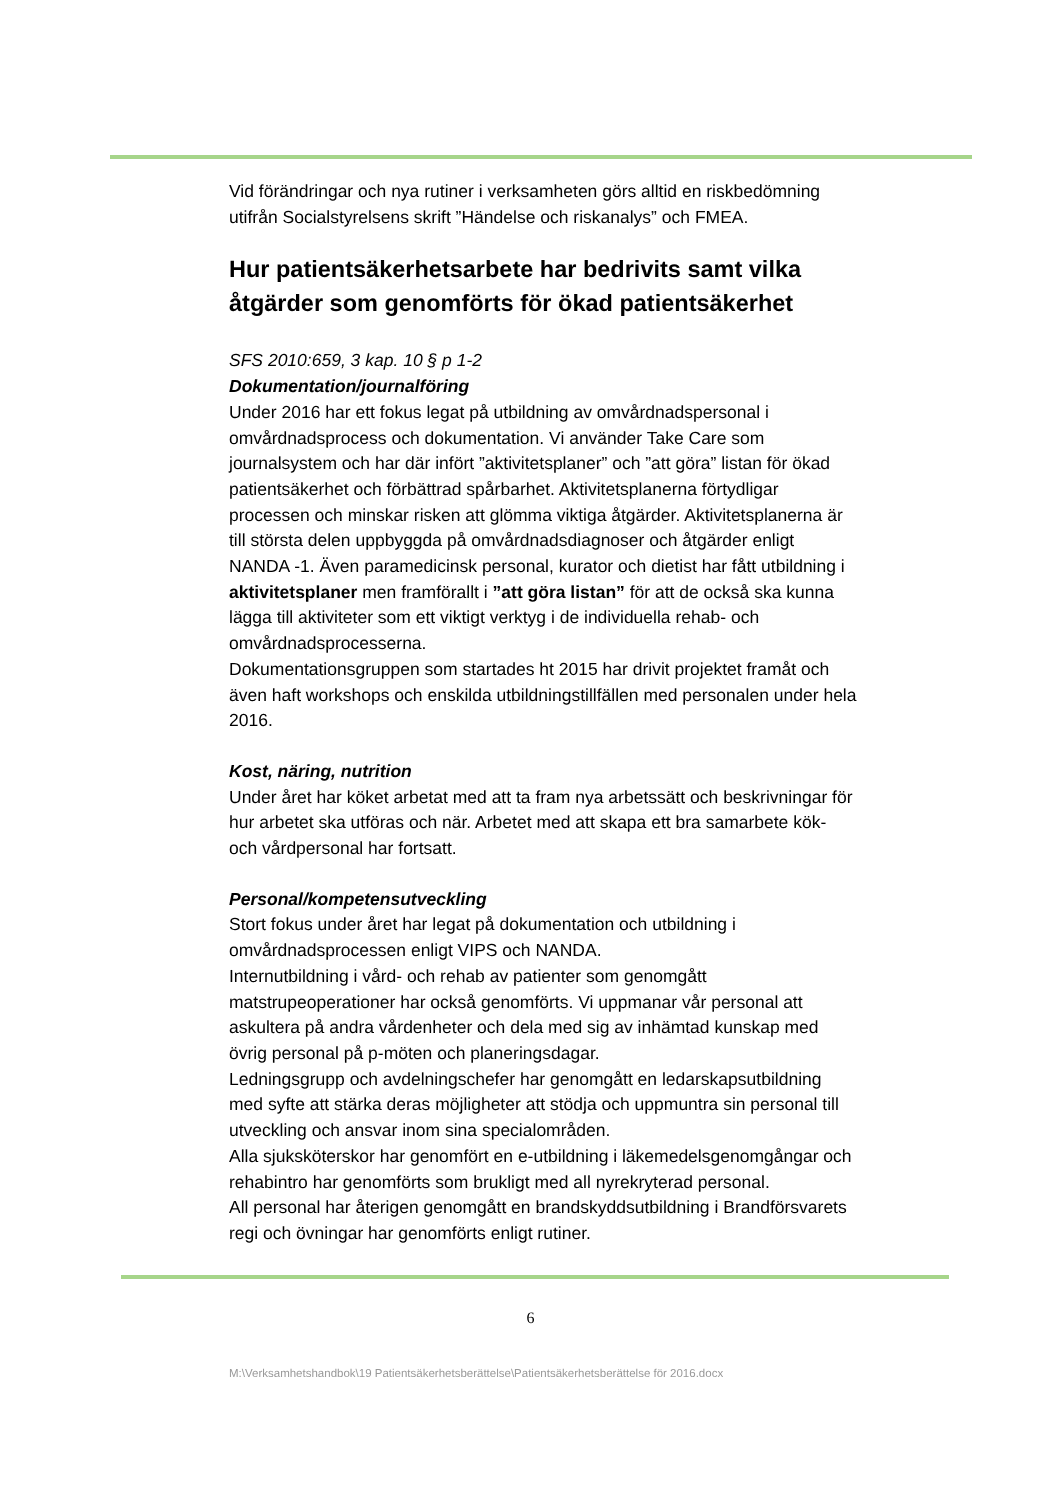Vid förändringar och nya rutiner i verksamheten görs alltid en riskbedömning utifrån Socialstyrelsens skrift ”Händelse och riskanalys” och FMEA.
Hur patientsäkerhetsarbete har bedrivits samt vilka åtgärder som genomförts för ökad patientsäkerhet
SFS 2010:659, 3 kap. 10 § p 1-2
Dokumentation/journalföring
Under 2016 har ett fokus legat på utbildning av omvårdnadspersonal i omvårdnadsprocess och dokumentation. Vi använder Take Care som journalsystem och har där infört ”aktivitetsplaner” och ”att göra” listan för ökad patientsäkerhet och förbättrad spårbarhet. Aktivitetsplanerna förtydligar processen och minskar risken att glömma viktiga åtgärder. Aktivitetsplanerna är till största delen uppbyggda på omvårdnadsdiagnoser och åtgärder enligt NANDA -1. Även paramedicinsk personal, kurator och dietist har fått utbildning i aktivitetsplaner men framförallt i ”att göra listan” för att de också ska kunna lägga till aktiviteter som ett viktigt verktyg i de individuella rehab- och omvårdnadsprocesserna.
Dokumentationsgruppen som startades ht 2015 har drivit projektet framåt och även haft workshops och enskilda utbildningstillfällen med personalen under hela 2016.
Kost, näring, nutrition
Under året har köket arbetat med att ta fram nya arbetssätt och beskrivningar för hur arbetet ska utföras och när. Arbetet med att skapa ett bra samarbete kök- och vårdpersonal har fortsatt.
Personal/kompetensutveckling
Stort fokus under året har legat på dokumentation och utbildning i omvårdnadsprocessen enligt VIPS och NANDA.
Internutbildning i vård- och rehab av patienter som genomgått matstrupeoperationer har också genomförts. Vi uppmanar vår personal att askultera på andra vårdenheter och dela med sig av inhämtad kunskap med övrig personal på p-möten och planeringsdagar.
Ledningsgrupp och avdelningschefer har genomgått en ledarskapsutbildning med syfte att stärka deras möjligheter att stödja och uppmuntra sin personal till utveckling och ansvar inom sina specialområden.
Alla sjuksköterskor har genomfört en e-utbildning i läkemedelsgenomgångar och rehabintro har genomförts som brukligt med all nyrekryterad personal.
All personal har återigen genomgått en brandskyddsutbildning i Brandförsvarets regi och övningar har genomförts enligt rutiner.
6
M:\Verksamhetshandbok\19 Patientsäkerhetsberättelse\Patientsäkerhetsberättelse för 2016.docx